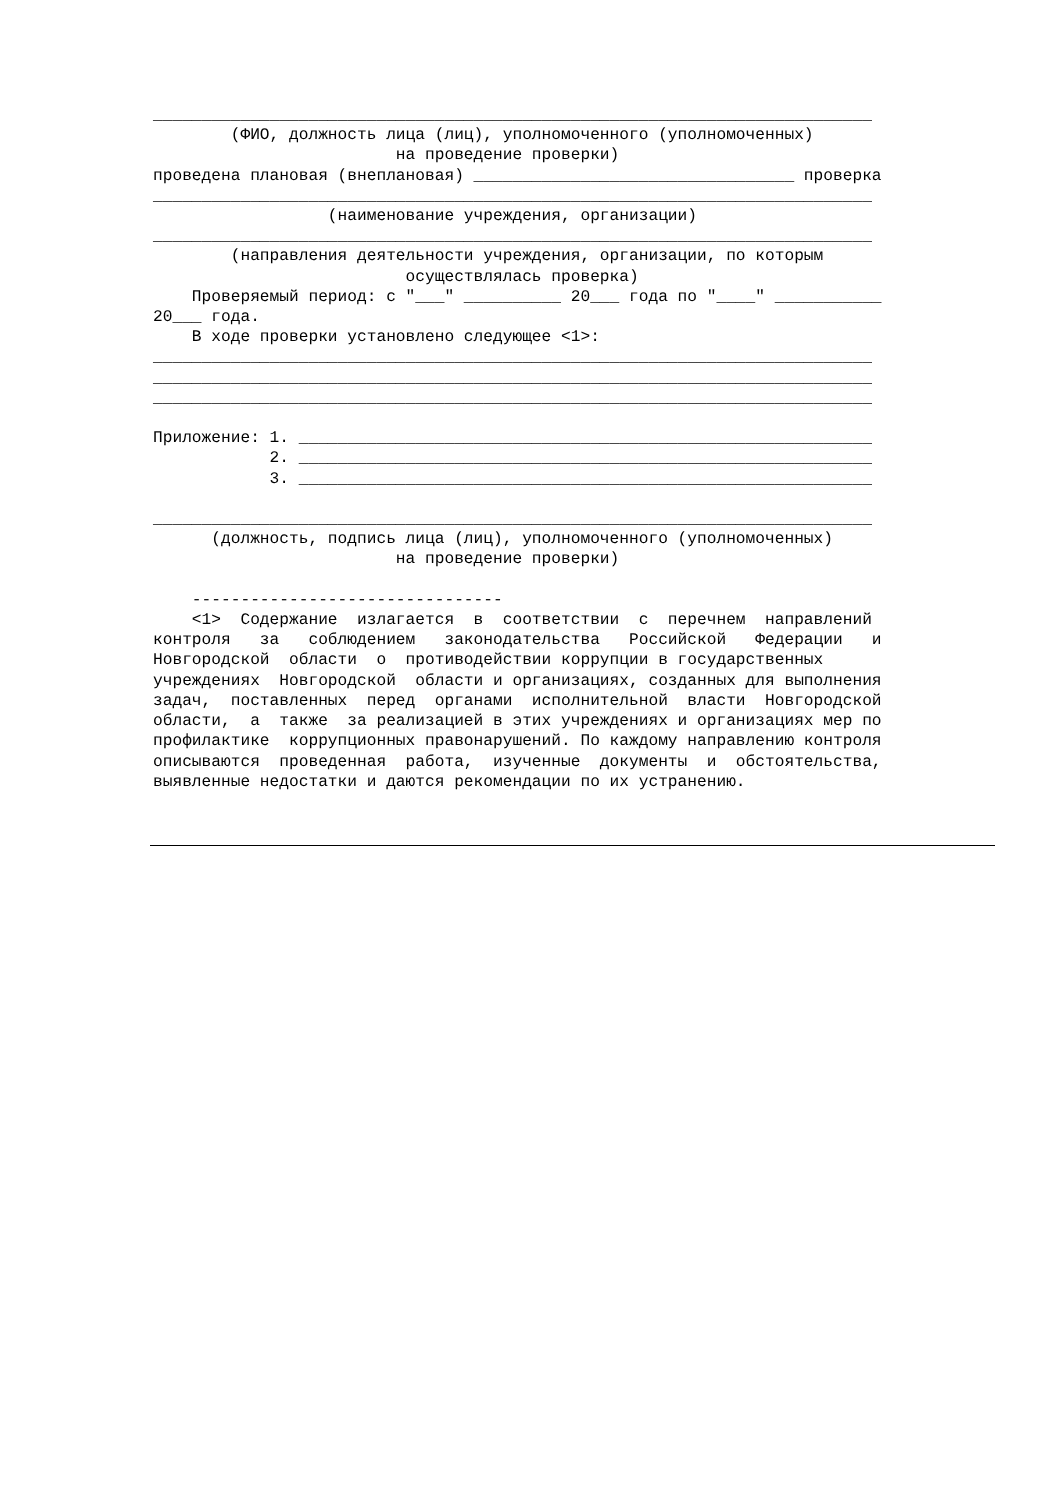__________________________________________________________________________ (ФИО, должность лица (лиц), уполномоченного (уполномоченных) на проведение проверки) проведена плановая (внеплановая) _________________________________ проверка __________________________________________________________________________ (наименование учреждения, организации) __________________________________________________________________________ (направления деятельности учреждения, организации, по которым осуществлялась проверка) Проверяемый период: с "___" __________ 20___ года по "____" ___________ 20___ года. В ходе проверки установлено следующее <1>: __________________________________________________________________________ __________________________________________________________________________ __________________________________________________________________________ Приложение: 1. ___________________________________________________________ 2. ___________________________________________________________ 3. ___________________________________________________________ __________________________________________________________________________ (должность, подпись лица (лиц), уполномоченного (уполномоченных) на проведение проверки) -------------------------------- <1> Содержание излагается в соответствии с перечнем направлений контроля за соблюдением законодательства Российской Федерации и Новгородской области о противодействии коррупции в государственных учреждениях Новгородской области и организациях, созданных для выполнения задач, поставленных перед органами исполнительной власти Новгородской области, а также за реализацией в этих учреждениях и организациях мер по профилактике коррупционных правонарушений. По каждому направлению контроля описываются проведенная работа, изученные документы и обстоятельства, выявленные недостатки и даются рекомендации по их устранению.